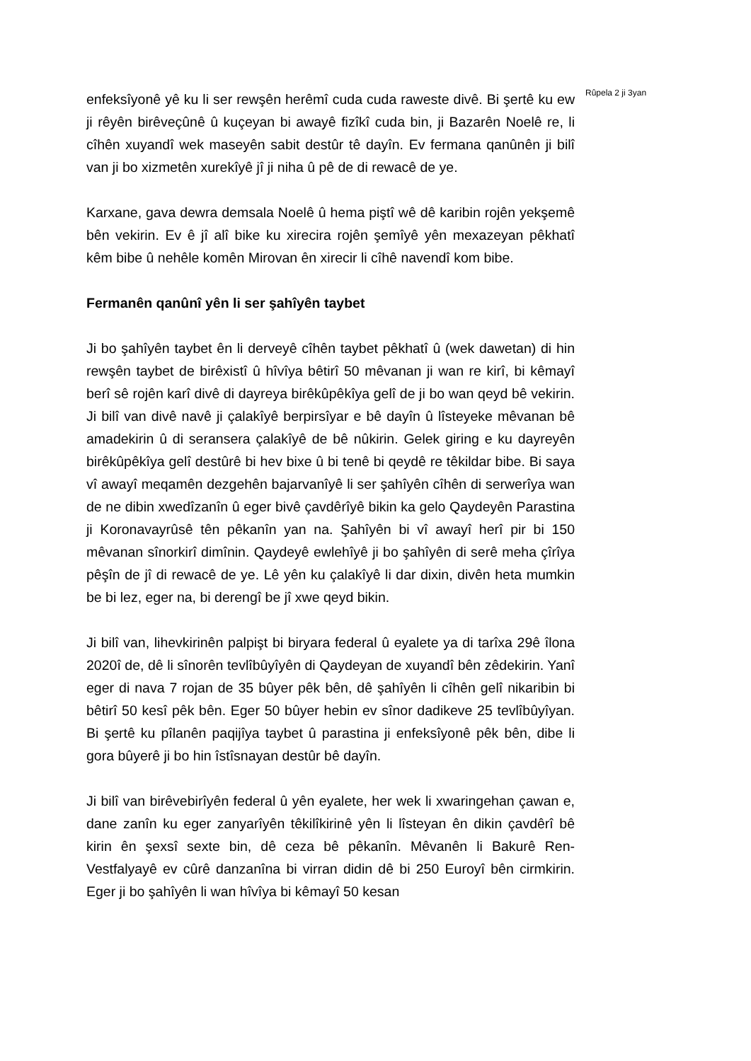Rûpela 2 ji 3yan
enfeksîyonê yê ku li ser rewşên herêmî cuda cuda raweste divê. Bi şertê ku ew ji rêyên birêveçûnê û kuçeyan bi awayê fizîkî cuda bin, ji Bazarên Noelê re, li cîhên xuyandî wek maseyên sabit destûr tê dayîn. Ev fermana qanûnên ji bilî van ji bo xizmetên xurekîyê jî ji niha û pê de di rewacê de ye.
Karxane, gava dewra demsala Noelê û hema piştî wê dê karibin rojên yekşemê bên vekirin. Ev ê jî alî bike ku xirecira rojên şemîyê yên mexazeyan pêkhatî kêm bibe û nehêle komên Mirovan ên xirecir li cîhê navendî kom bibe.
Fermanên qanûnî yên li ser şahîyên taybet
Ji bo şahîyên taybet ên li derveyê cîhên taybet pêkhatî û (wek dawetan) di hin rewşên taybet de birêxistî û hîvîya bêtirî 50 mêvanan ji wan re kirî, bi kêmayî berî sê rojên karî divê di dayreya birêkûpêkîya gelî de ji bo wan qeyd bê vekirin. Ji bilî van divê navê ji çalakîyê berpirsîyar e bê dayîn û lîsteyeke mêvanan bê amadekirin û di seransera çalakîyê de bê nûkirin. Gelek giring e ku dayreyên birêkûpêkîya gelî destûrê bi hev bixe û bi tenê bi qeydê re têkildar bibe. Bi saya vî awayî meqamên dezgehên bajarvanîyê li ser şahîyên cîhên di serwerîya wan de ne dibin xwedîzanîn û eger bivê çavdêrîyê bikin ka gelo Qaydeyên Parastina ji Koronavayrûsê tên pêkanîn yan na. Şahîyên bi vî awayî herî pir bi 150 mêvanan sînorkirî dimînin. Qaydeyê ewlehîyê ji bo şahîyên di serê meha çîrîya pêşîn de jî di rewacê de ye. Lê yên ku çalakîyê li dar dixin, divên heta mumkin be bi lez, eger na, bi derengî be jî xwe qeyd bikin.
Ji bilî van, lihevkirinên palpişt bi biryara federal û eyalete ya di tarîxa 29ê îlona 2020î de, dê li sînorên tevlîbûyîyên di Qaydeyan de xuyandî bên zêdekirin. Yanî eger di nava 7 rojan de 35 bûyer pêk bên, dê şahîyên li cîhên gelî nikaribin bi bêtirî 50 kesî pêk bên. Eger 50 bûyer hebin ev sînor dadikeve 25 tevlîbûyîyan. Bi şertê ku pîlanên paqijîya taybet û parastina ji enfeksîyonê pêk bên, dibe li gora bûyerê ji bo hin îstîsnayan destûr bê dayîn.
Ji bilî van birêvebirîyên federal û yên eyalete, her wek li xwaringehan çawan e, dane zanîn ku eger zanyarîyên têkilîkirinê yên li lîsteyan ên dikin çavdêrî bê kirin ên şexsî sexte bin, dê ceza bê pêkanîn. Mêvanên li Bakurê Ren-Vestfalyayê ev cûrê danzanîna bi virran didin dê bi 250 Euroyî bên cirmkirin. Eger ji bo şahîyên li wan hîvîya bi kêmayî 50 kesan